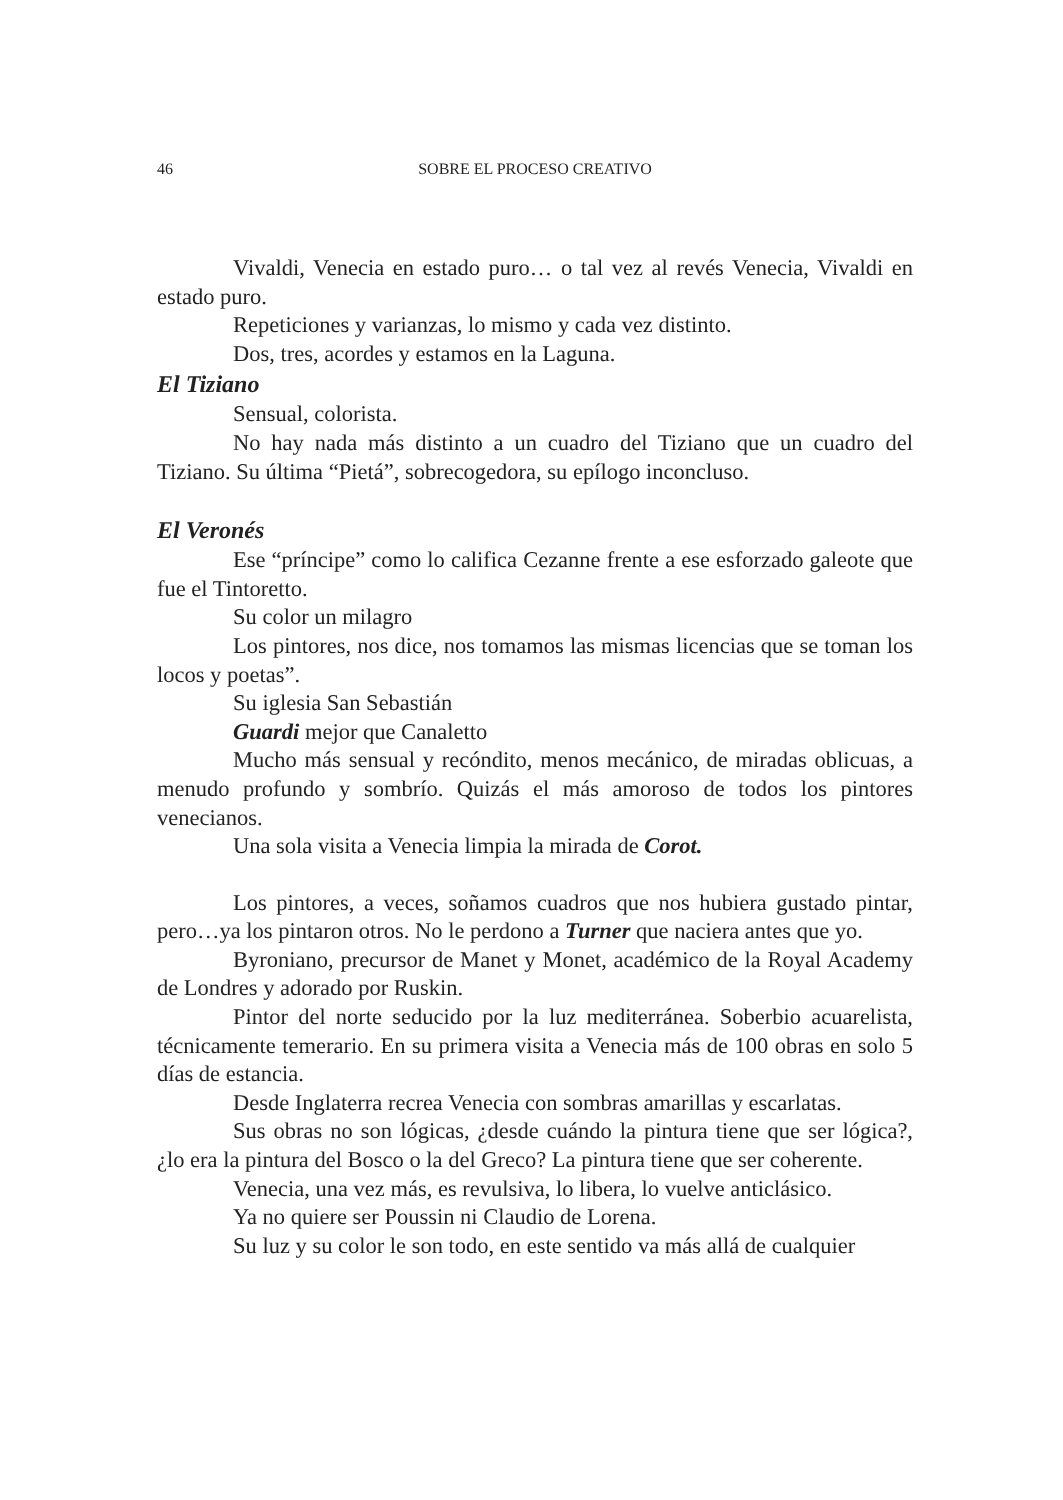46 SOBRE EL PROCESO CREATIVO
Vivaldi, Venecia en estado puro… o tal vez al revés Venecia, Vivaldi en estado puro.
Repeticiones y varianzas, lo mismo y cada vez distinto.
Dos, tres, acordes y estamos en la Laguna.
El Tiziano
Sensual, colorista.
No hay nada más distinto a un cuadro del Tiziano que un cuadro del Tiziano. Su última “Pietá”, sobrecogedora, su epílogo inconcluso.
El Veronés
Ese “príncipe” como lo califica Cezanne frente a ese esforzado galeote que fue el Tintoretto.
Su color un milagro
Los pintores, nos dice, nos tomamos las mismas licencias que se toman los locos y poetas”.
Su iglesia San Sebastián
Guardi mejor que Canaletto
Mucho más sensual y recóndito, menos mecánico, de miradas oblicuas, a menudo profundo y sombrío. Quizás el más amoroso de todos los pintores venecianos.
Una sola visita a Venecia limpia la mirada de Corot.
Los pintores, a veces, soñamos cuadros que nos hubiera gustado pintar, pero…ya los pintaron otros. No le perdono a Turner que naciera antes que yo.
Byroniano, precursor de Manet y Monet, académico de la Royal Academy de Londres y adorado por Ruskin.
Pintor del norte seducido por la luz mediterránea. Soberbio acuarelista, técnicamente temerario. En su primera visita a Venecia más de 100 obras en solo 5 días de estancia.
Desde Inglaterra recrea Venecia con sombras amarillas y escarlatas.
Sus obras no son lógicas, ¿desde cuándo la pintura tiene que ser lógica?, ¿lo era la pintura del Bosco o la del Greco? La pintura tiene que ser coherente.
Venecia, una vez más, es revulsiva, lo libera, lo vuelve anticlásico.
Ya no quiere ser Poussin ni Claudio de Lorena.
Su luz y su color le son todo, en este sentido va más allá de cualquier